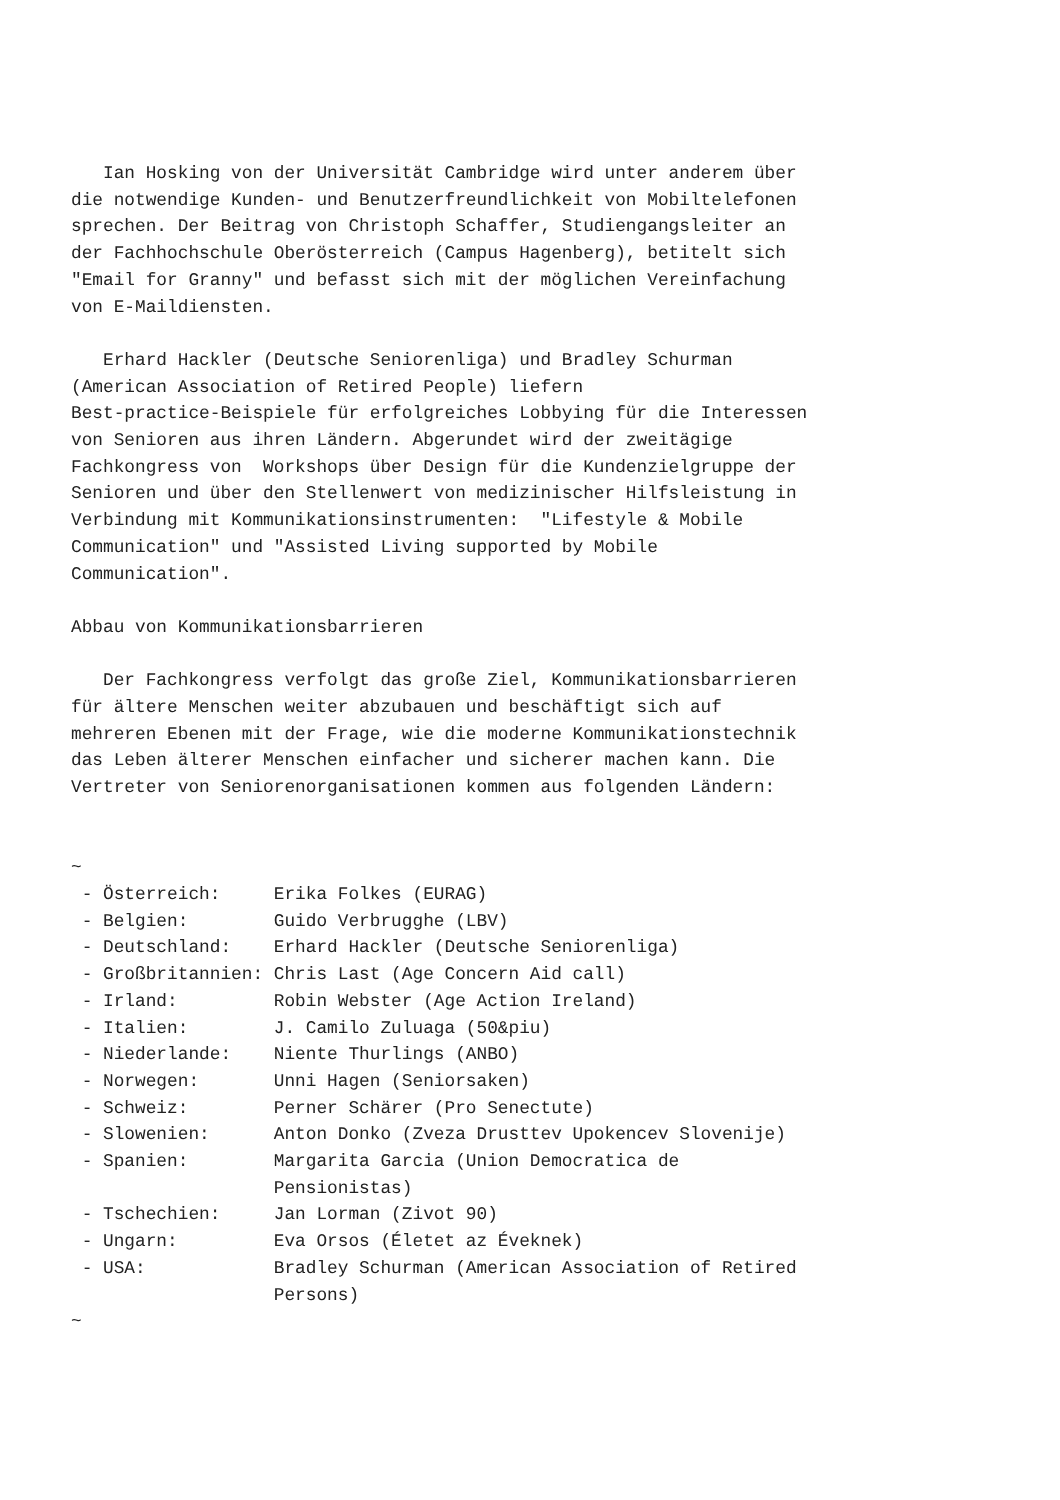Ian Hosking von der Universität Cambridge wird unter anderem über
die notwendige Kunden- und Benutzerfreundlichkeit von Mobiltelefonen
sprechen. Der Beitrag von Christoph Schaffer, Studiengangsleiter an
der Fachhochschule Oberösterreich (Campus Hagenberg), betitelt sich
"Email for Granny" und befasst sich mit der möglichen Vereinfachung
von E-Maildiensten.

   Erhard Hackler (Deutsche Seniorenliga) und Bradley Schurman
(American Association of Retired People) liefern
Best-practice-Beispiele für erfolgreiches Lobbying für die Interessen
von Senioren aus ihren Ländern. Abgerundet wird der zweitägige
Fachkongress von  Workshops über Design für die Kundenzielgruppe der
Senioren und über den Stellenwert von medizinischer Hilfsleistung in
Verbindung mit Kommunikationsinstrumenten:  "Lifestyle & Mobile
Communication" und "Assisted Living supported by Mobile
Communication".

Abbau von Kommunikationsbarrieren

   Der Fachkongress verfolgt das große Ziel, Kommunikationsbarrieren
für ältere Menschen weiter abzubauen und beschäftigt sich auf
mehreren Ebenen mit der Frage, wie die moderne Kommunikationstechnik
das Leben älterer Menschen einfacher und sicherer machen kann. Die
Vertreter von Seniorenorganisationen kommen aus folgenden Ländern:


~
 - Österreich:     Erika Folkes (EURAG)
 - Belgien:        Guido Verbrugghe (LBV)
 - Deutschland:    Erhard Hackler (Deutsche Seniorenliga)
 - Großbritannien: Chris Last (Age Concern Aid call)
 - Irland:         Robin Webster (Age Action Ireland)
 - Italien:        J. Camilo Zuluaga (50&piu)
 - Niederlande:    Niente Thurlings (ANBO)
 - Norwegen:       Unni Hagen (Seniorsaken)
 - Schweiz:        Perner Schärer (Pro Senectute)
 - Slowenien:      Anton Donko (Zveza Drusttev Upokencev Slovenije)
 - Spanien:        Margarita Garcia (Union Democratica de
                   Pensionistas)
 - Tschechien:     Jan Lorman (Zivot 90)
 - Ungarn:         Eva Orsos (Életet az Éveknek)
 - USA:            Bradley Schurman (American Association of Retired
                   Persons)
~